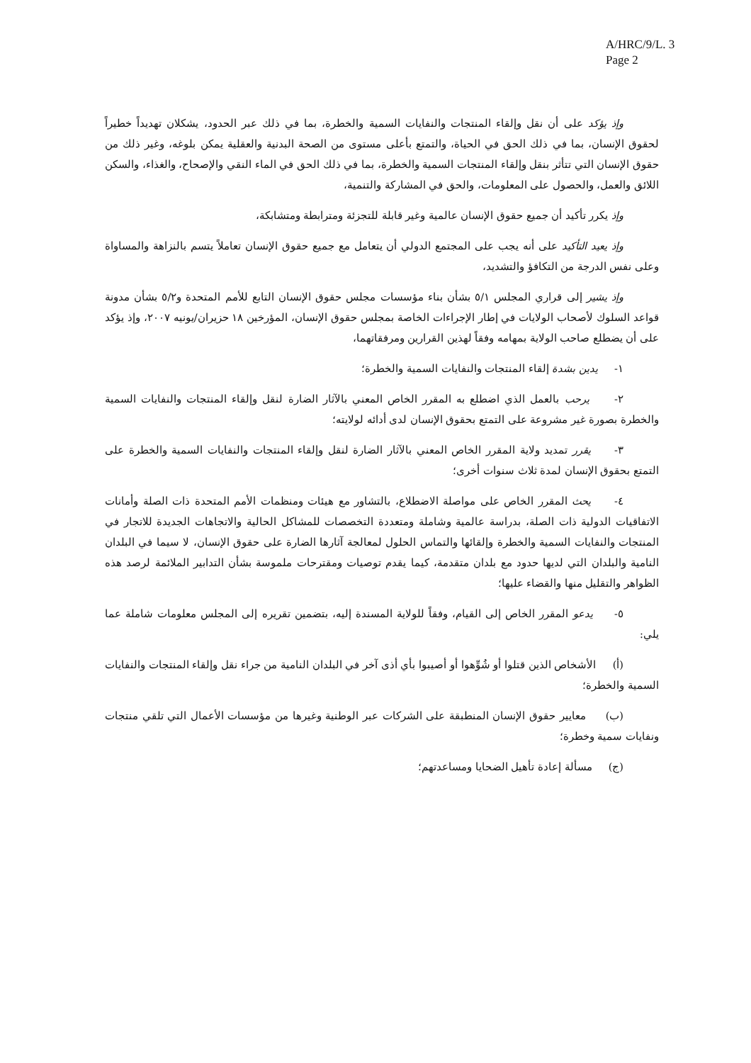A/HRC/9/L. 3
Page 2
وإذ يؤكد على أن نقل وإلقاء المنتجات والنفايات السمية والخطرة، بما في ذلك عبر الحدود، يشكلان تهديداً خطيراً لحقوق الإنسان، بما في ذلك الحق في الحياة، والتمتع بأعلى مستوى من الصحة البدنية والعقلية يمكن بلوغه، وغير ذلك من حقوق الإنسان التي تتأثر بنقل وإلقاء المنتجات السمية والخطرة، بما في ذلك الحق في الماء النقي والإصحاح، والغذاء، والسكن اللائق والعمل، والحصول على المعلومات، والحق في المشاركة والتنمية،
وإذ يكرر تأكيد أن جميع حقوق الإنسان عالمية وغير قابلة للتجزئة ومترابطة ومتشابكة،
وإذ يعيد التأكيد على أنه يجب على المجتمع الدولي أن يتعامل مع جميع حقوق الإنسان تعاملاً يتسم بالنزاهة والمساواة وعلى نفس الدرجة من التكافؤ والتشديد،
وإذ يشير إلى قراري المجلس ٥/١ بشأن بناء مؤسسات مجلس حقوق الإنسان التابع للأمم المتحدة و٥/٢ بشأن مدونة قواعد السلوك لأصحاب الولايات في إطار الإجراءات الخاصة بمجلس حقوق الإنسان، المؤرخين ١٨ حزيران/يونيه ٢٠٠٧، وإذ يؤكد على أن يضطلع صاحب الولاية بمهامه وفقاً لهذين القرارين ومرفقاتهما،
١- يدين بشدة إلقاء المنتجات والنفايات السمية والخطرة؛
٢- يرحب بالعمل الذي اضطلع به المقرر الخاص المعني بالآثار الضارة لنقل وإلقاء المنتجات والنفايات السمية والخطرة بصورة غير مشروعة على التمتع بحقوق الإنسان لدى أدائه لولايته؛
٣- يقرر تمديد ولاية المقرر الخاص المعني بالآثار الضارة لنقل وإلقاء المنتجات والنفايات السمية والخطرة على التمتع بحقوق الإنسان لمدة ثلاث سنوات أخرى؛
٤- يحث المقرر الخاص على مواصلة الاضطلاع، بالتشاور مع هيئات ومنظمات الأمم المتحدة ذات الصلة وأمانات الاتفاقيات الدولية ذات الصلة، بدراسة عالمية وشاملة ومتعددة التخصصات للمشاكل الحالية والاتجاهات الجديدة للاتجار في المنتجات والنفايات السمية والخطرة وإلقائها والتماس الحلول لمعالجة آثارها الضارة على حقوق الإنسان، لا سيما في البلدان النامية والبلدان التي لديها حدود مع بلدان متقدمة، كيما يقدم توصيات ومقترحات ملموسة بشأن التدابير الملائمة لرصد هذه الظواهر والتقليل منها والقضاء عليها؛
٥- يدعو المقرر الخاص إلى القيام، وفقاً للولاية المسندة إليه، بتضمين تقريره إلى المجلس معلومات شاملة عما يلي:
(أ) الأشخاص الذين قتلوا أو شُوِّهوا أو أصيبوا بأي أذى آخر في البلدان النامية من جراء نقل وإلقاء المنتجات والنفايات السمية والخطرة؛
(ب) معايير حقوق الإنسان المنطبقة على الشركات عبر الوطنية وغيرها من مؤسسات الأعمال التي تلقي منتجات ونفايات سمية وخطرة؛
(ج) مسألة إعادة تأهيل الضحايا ومساعدتهم؛